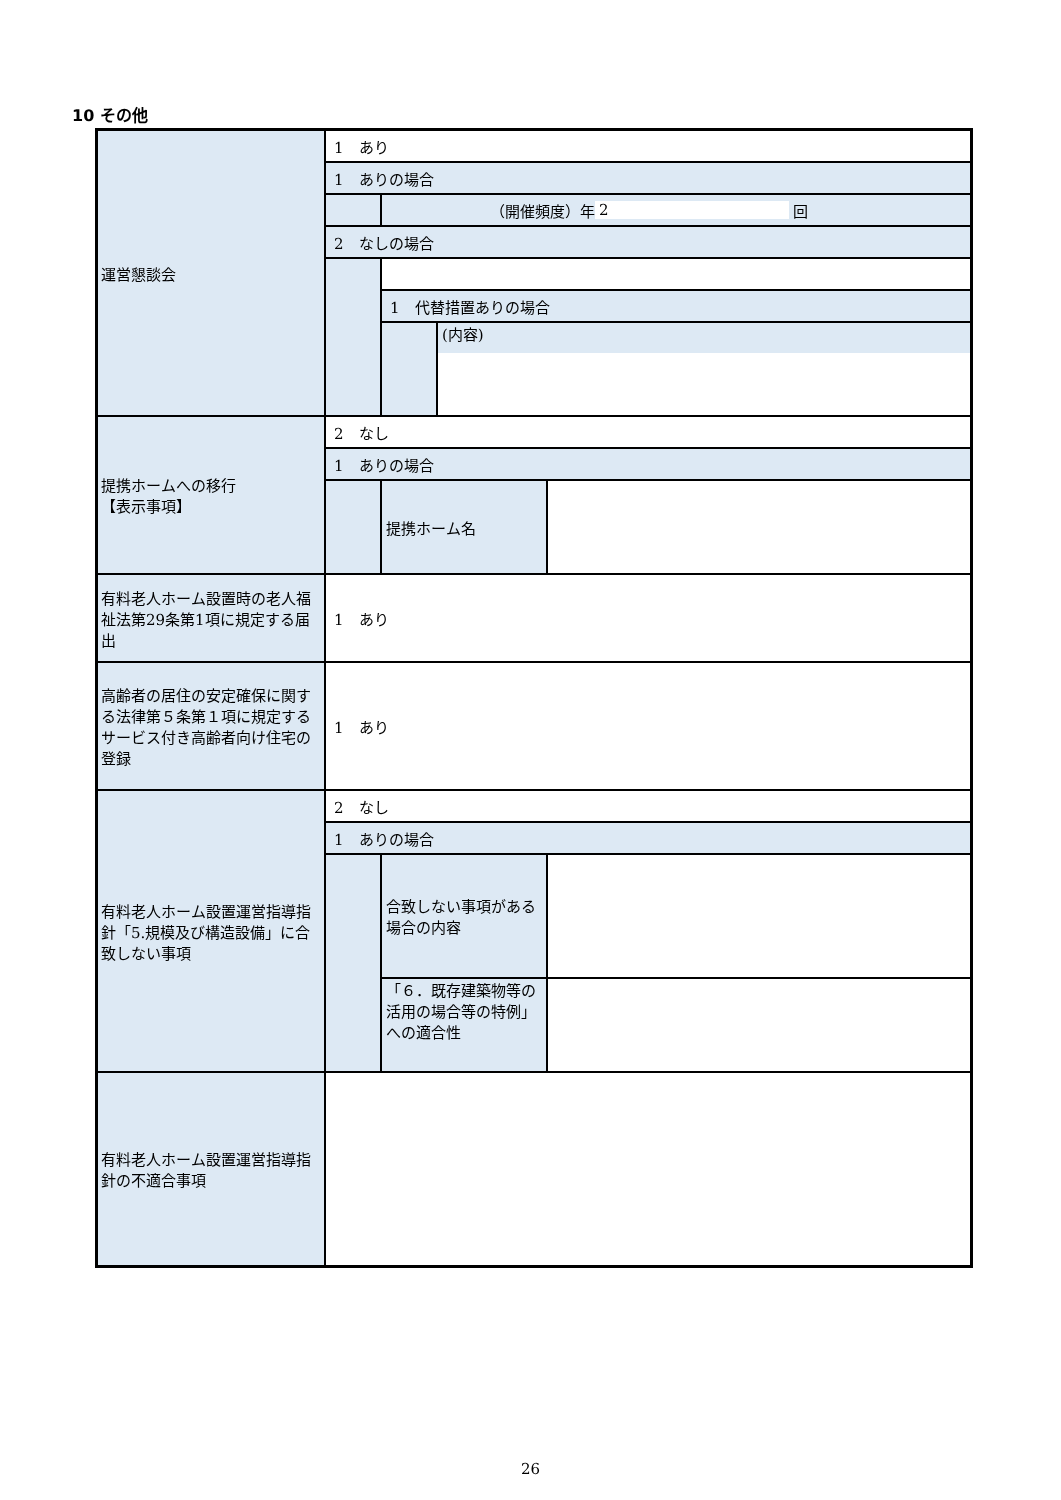10 その他
| 運営懇談会 | 1 あり 1 ありの場合 （開催頻度）年 2 回 2 なしの場合 1 代替措置ありの場合 (内容) |
| 提携ホームへの移行 【表示事項】 | 2 なし 1 ありの場合 提携ホーム名 |
| 有料老人ホーム設置時の老人福祉法第29条第1項に規定する届出 | 1 あり |
| 高齢者の居住の安定確保に関する法律第５条第１項に規定するサービス付き高齢者向け住宅の登録 | 1 あり |
| 有料老人ホーム設置運営指導指針「5.規模及び構造設備」に合致しない事項 | 2 なし 1 ありの場合 合致しない事項がある場合の内容 「６．既存建築物等の活用の場合等の特例」への適合性 |
| 有料老人ホーム設置運営指導指針の不適合事項 | |
26